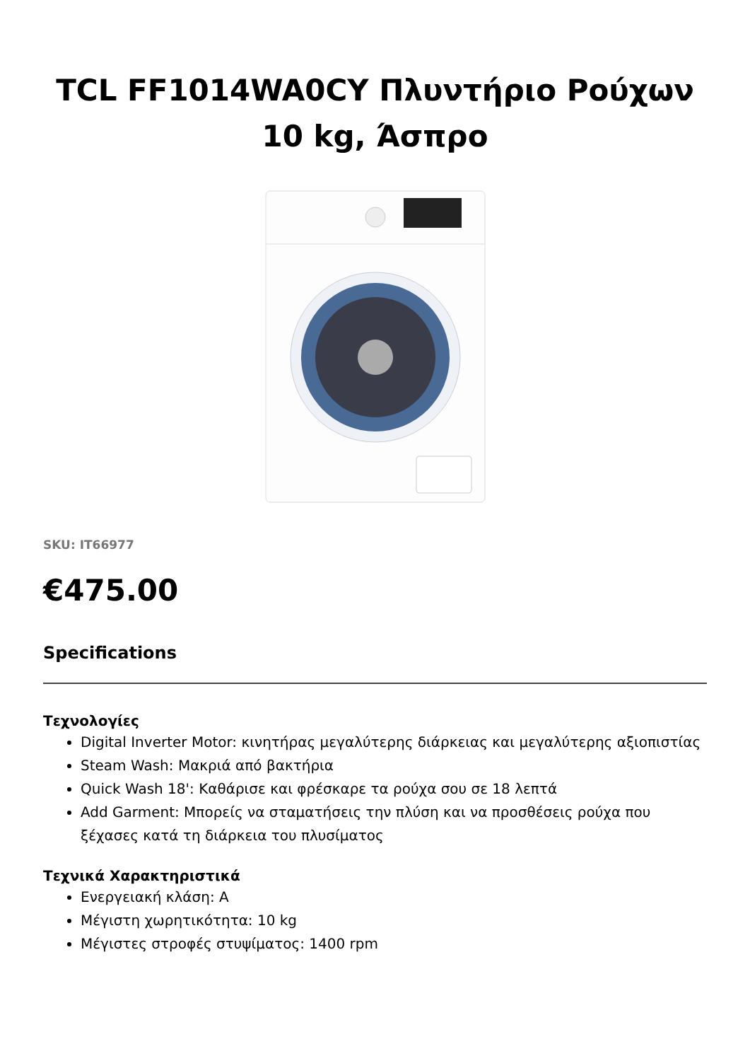TCL FF1014WA0CY Πλυντήριο Ρούχων 10 kg, Άσπρο
SKU: IT66977
€475.00
Specifications
Τεχνολογίες
Digital Inverter Motor: κινητήρας μεγαλύτερης διάρκειας και μεγαλύτερης αξιοπιστίας
Steam Wash: Μακριά από βακτήρια
Quick Wash 18': Καθάρισε και φρέσκαρε τα ρούχα σου σε 18 λεπτά
Add Garment: Μπορείς να σταματήσεις την πλύση και να προσθέσεις ρούχα που ξέχασες κατά τη διάρκεια του πλυσίματος
Τεχνικά Χαρακτηριστικά
Ενεργειακή κλάση: A
Μέγιστη χωρητικότητα: 10 kg
Μέγιστες στροφές στυψίματος: 1400 rpm